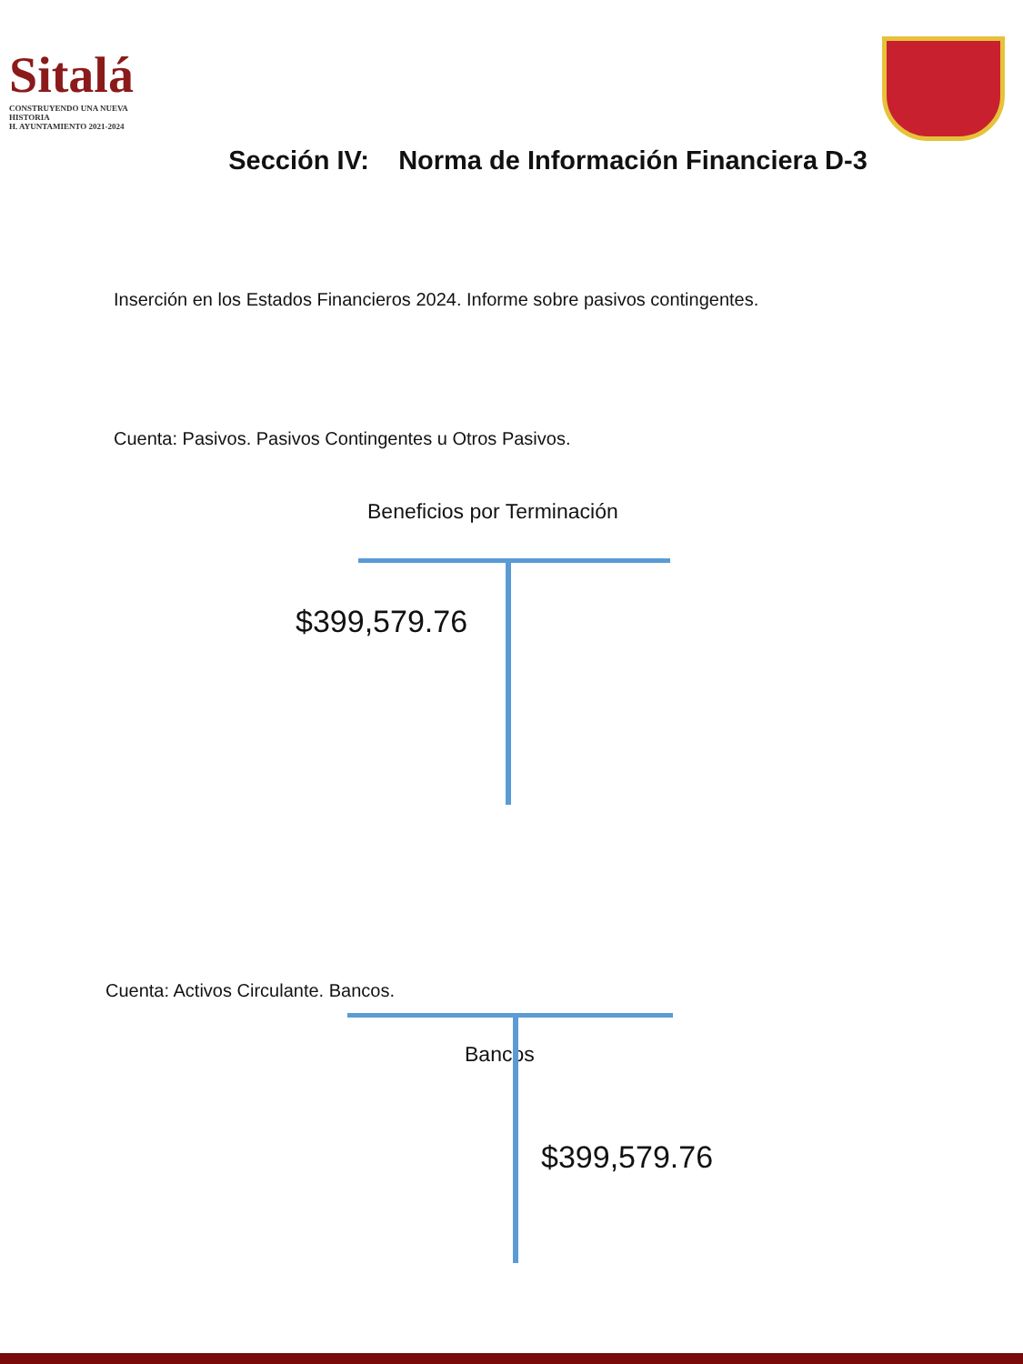Sitalá
CONSTRUYENDO UNA NUEVA HISTORIA
H. AYUNTAMIENTO 2021-2024
Sección IV: Norma de Información Financiera D-3
Inserción en los Estados Financieros 2024. Informe sobre pasivos contingentes.
Cuenta: Pasivos. Pasivos Contingentes u Otros Pasivos.
Beneficios por Terminación
$399,579.76
Cuenta: Activos Circulante. Bancos.
Bancos
$399,579.76